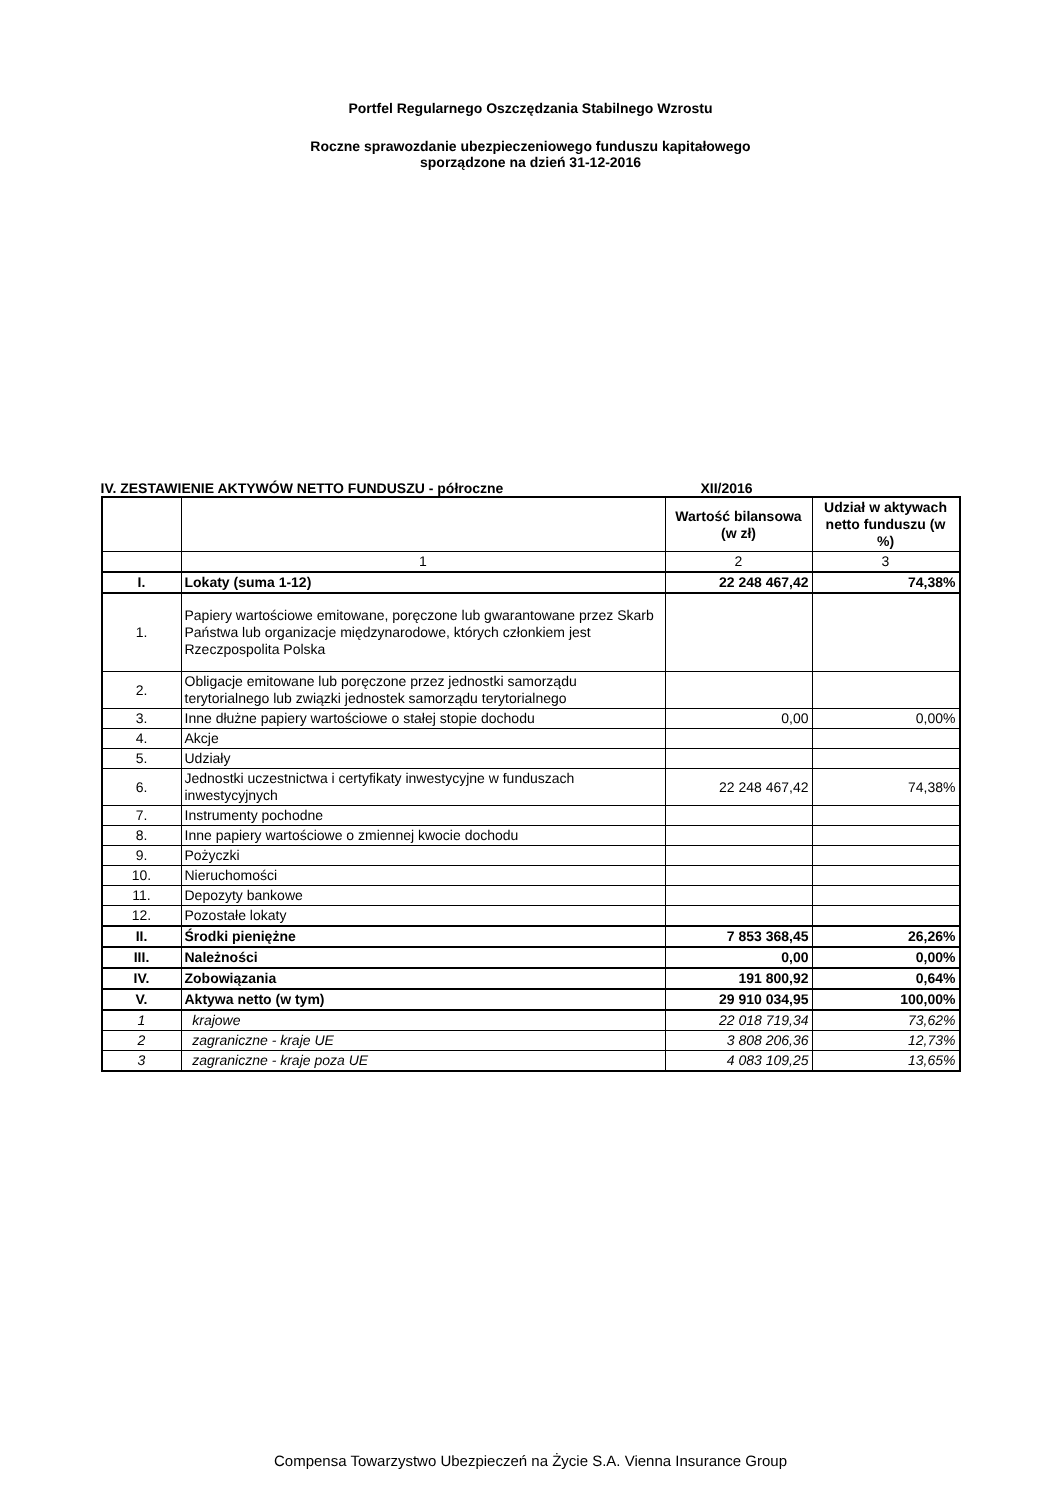Portfel Regularnego Oszczędzania Stabilnego Wzrostu
Roczne sprawozdanie ubezpieczeniowego funduszu kapitałowego
sporządzone na dzień 31-12-2016
IV. ZESTAWIENIE AKTYWÓW NETTO FUNDUSZU - półroczne XII/2016
| | | Wartość bilansowa (w zł) | Udział w aktywach netto funduszu (w %) |
| --- | --- | --- | --- |
| | 1 | 2 | 3 |
| I. | Lokaty (suma 1-12) | 22 248 467,42 | 74,38% |
| 1. | Papiery wartościowe emitowane, poręczone lub gwarantowane przez Skarb Państwa lub organizacje międzynarodowe, których członkiem jest Rzeczpospolita Polska | | |
| 2. | Obligacje emitowane lub poręczone przez jednostki samorządu terytorialnego lub związki jednostek samorządu terytorialnego | | |
| 3. | Inne dłużne papiery wartościowe o stałej stopie dochodu | 0,00 | 0,00% |
| 4. | Akcje | | |
| 5. | Udziały | | |
| 6. | Jednostki uczestnictwa i certyfikaty inwestycyjne w funduszach inwestycyjnych | 22 248 467,42 | 74,38% |
| 7. | Instrumenty pochodne | | |
| 8. | Inne papiery wartościowe o zmiennej kwocie dochodu | | |
| 9. | Pożyczki | | |
| 10. | Nieruchomości | | |
| 11. | Depozyty bankowe | | |
| 12. | Pozostałe lokaty | | |
| II. | Środki pieniężne | 7 853 368,45 | 26,26% |
| III. | Należności | 0,00 | 0,00% |
| IV. | Zobowiązania | 191 800,92 | 0,64% |
| V. | Aktywa netto (w tym) | 29 910 034,95 | 100,00% |
| 1 | krajowe | 22 018 719,34 | 73,62% |
| 2 | zagraniczne - kraje UE | 3 808 206,36 | 12,73% |
| 3 | zagraniczne - kraje poza UE | 4 083 109,25 | 13,65% |
Compensa Towarzystwo Ubezpieczeń na Życie S.A. Vienna Insurance Group